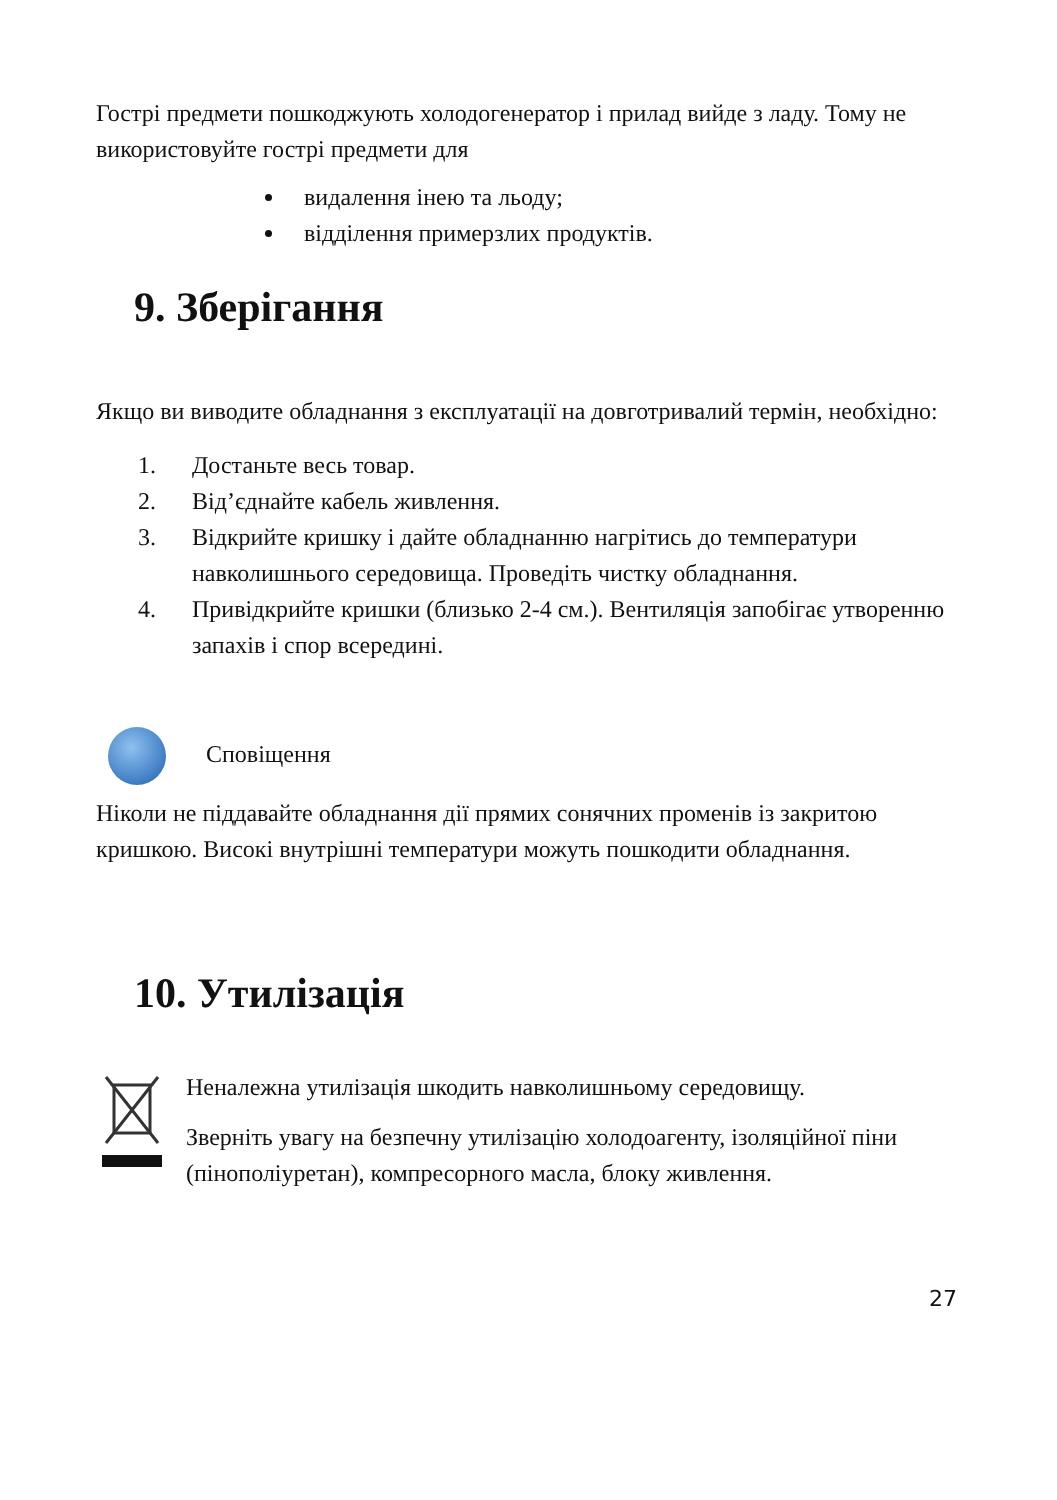Гострі предмети пошкоджують холодогенератор і прилад вийде з ладу. Тому не використовуйте гострі предмети для
видалення інею та льоду;
відділення примерзлих продуктів.
9. Зберігання
Якщо ви виводите обладнання з експлуатації на довготривалий термін, необхідно:
1. Достаньте весь товар.
2. Від’єднайте кабель живлення.
3. Відкрийте кришку і дайте обладнанню нагрітись до температури навколишнього середовища. Проведіть чистку обладнання.
4. Привідкрийте кришки (близько 2-4 см.). Вентиляція запобігає утворенню запахів і спор всередині.
Сповіщення
Ніколи не піддавайте обладнання дії прямих сонячних променів із закритою кришкою. Високі внутрішні температури можуть пошкодити обладнання.
10. Утилізація
Неналежна утилізація шкодить навколишньому середовищу.
Зверніть увагу на безпечну утилізацію холодоагенту, ізоляційної піни (пінополіуретан), компресорного масла, блоку живлення.
27